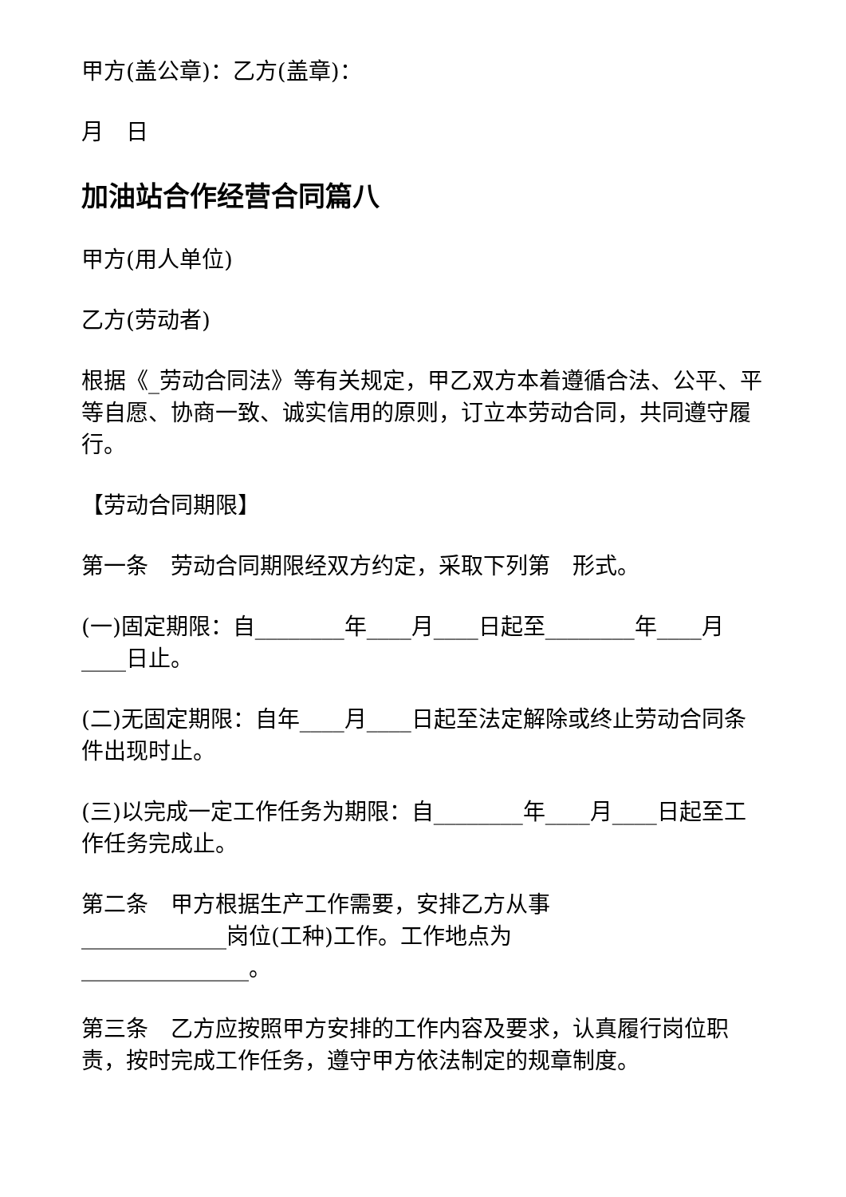甲方(盖公章)：乙方(盖章)：
月　日
加油站合作经营合同篇八
甲方(用人单位)
乙方(劳动者)
根据《_劳动合同法》等有关规定，甲乙双方本着遵循合法、公平、平等自愿、协商一致、诚实信用的原则，订立本劳动合同，共同遵守履行。
【劳动合同期限】
第一条　劳动合同期限经双方约定，采取下列第　形式。
(一)固定期限：自________年____月____日起至________年____月____日止。
(二)无固定期限：自年____月____日起至法定解除或终止劳动合同条件出现时止。
(三)以完成一定工作任务为期限：自________年____月____日起至工作任务完成止。
第二条　甲方根据生产工作需要，安排乙方从事_____________岗位(工种)工作。工作地点为_______________。
第三条　乙方应按照甲方安排的工作内容及要求，认真履行岗位职责，按时完成工作任务，遵守甲方依法制定的规章制度。